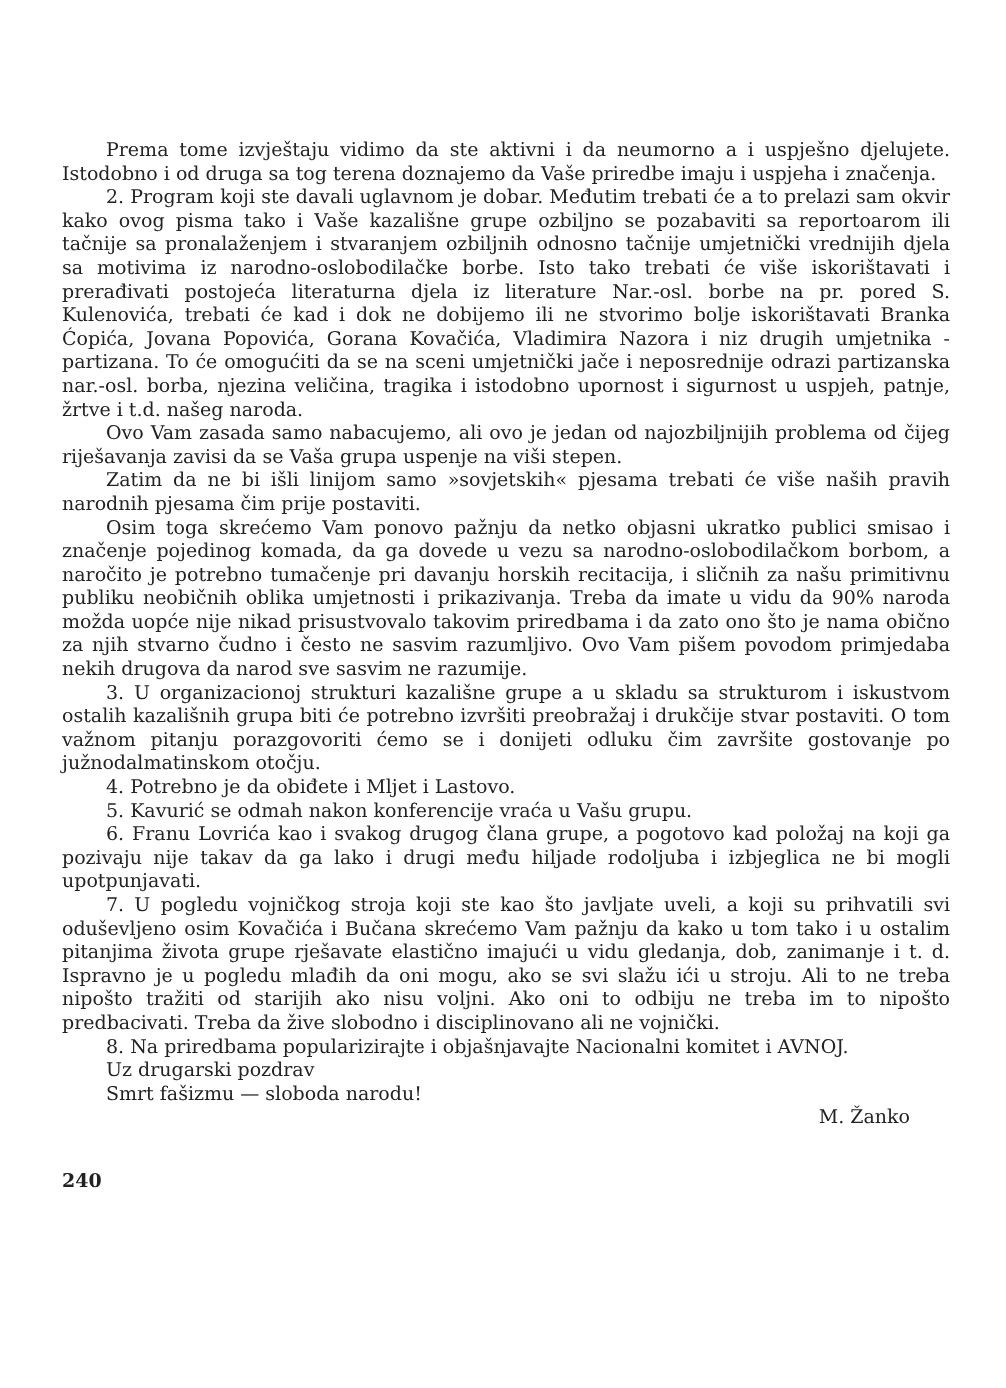Prema tome izvještaju vidimo da ste aktivni i da neumorno a i uspješno djelujete. Istodobno i od druga sa tog terena doznajemo da Vaše priredbe imaju i uspjeha i značenja.
2. Program koji ste davali uglavnom je dobar. Međutim trebati će a to prelazi sam okvir kako ovog pisma tako i Vaše kazališne grupe ozbiljno se pozabaviti sa reportoarom ili tačnije sa pronalaženjem i stvaranjem ozbiljnih odnosno tačnije umjetnički vrednijih djela sa motivima iz narodno-oslobodilačke borbe. Isto tako trebati će više iskorištavati i prerađivati postojeća literaturna djela iz literature Nar.-osl. borbe na pr. pored S. Kulenovića, trebati će kad i dok ne dobijemo ili ne stvorimo bolje iskorištavati Branka Ćopića, Jovana Popovića, Gorana Kovačića, Vladimira Nazora i niz drugih umjetnika - partizana. To će omogućiti da se na sceni umjetnički jače i neposrednije odrazi partizanska nar.-osl. borba, njezina veličina, tragika i istodobno upornost i sigurnost u uspjeh, patnje, žrtve i t.d. našeg naroda.
Ovo Vam zasada samo nabacujemo, ali ovo je jedan od najozbiljnijih problema od čijeg riješavanja zavisi da se Vaša grupa uspenje na viši stepen.
Zatim da ne bi išli linijom samo »sovjetskih« pjesama trebati će više naših pravih narodnih pjesama čim prije postaviti.
Osim toga skrećemo Vam ponovo pažnju da netko objasni ukratko publici smisao i značenje pojedinog komada, da ga dovede u vezu sa narodno-oslobodilačkom borbom, a naročito je potrebno tumačenje pri davanju horskih recitacija, i sličnih za našu primitivnu publiku neobičnih oblika umjetnosti i prikazivanja. Treba da imate u vidu da 90% naroda možda uopće nije nikad prisustvovalo takovim priredbama i da zato ono što je nama obično za njih stvarno čudno i često ne sasvim razumljivo. Ovo Vam pišem povodom primjedaba nekih drugova da narod sve sasvim ne razumije.
3. U organizacionoj strukturi kazališne grupe a u skladu sa strukturom i iskustvom ostalih kazališnih grupa biti će potrebno izvršiti preobražaj i drukčije stvar postaviti. O tom važnom pitanju porazgovoriti ćemo se i donijeti odluku čim završite gostovanje po južnodalmatinskom otočju.
4. Potrebno je da obiđete i Mljet i Lastovo.
5. Kavurić se odmah nakon konferencije vraća u Vašu grupu.
6. Franu Lovrića kao i svakog drugog člana grupe, a pogotovo kad položaj na koji ga pozivaju nije takav da ga lako i drugi među hiljade rodoljuba i izbjeglica ne bi mogli upotpunjavati.
7. U pogledu vojničkog stroja koji ste kao što javljate uveli, a koji su prihvatili svi oduševljeno osim Kovačića i Bučana skrećemo Vam pažnju da kako u tom tako i u ostalim pitanjima života grupe rješavate elastično imajući u vidu gledanja, dob, zanimanje i t. d. Ispravno je u pogledu mlađih da oni mogu, ako se svi slažu ići u stroju. Ali to ne treba nipošto tražiti od starijih ako nisu voljni. Ako oni to odbiju ne treba im to nipošto predbacivati. Treba da žive slobodno i disciplinovano ali ne vojnički.
8. Na priredbama popularizirajte i objašnjavajte Nacionalni komitet i AVNOJ.
Uz drugarski pozdrav
Smrt fašizmu — sloboda narodu!
M. Žanko
240